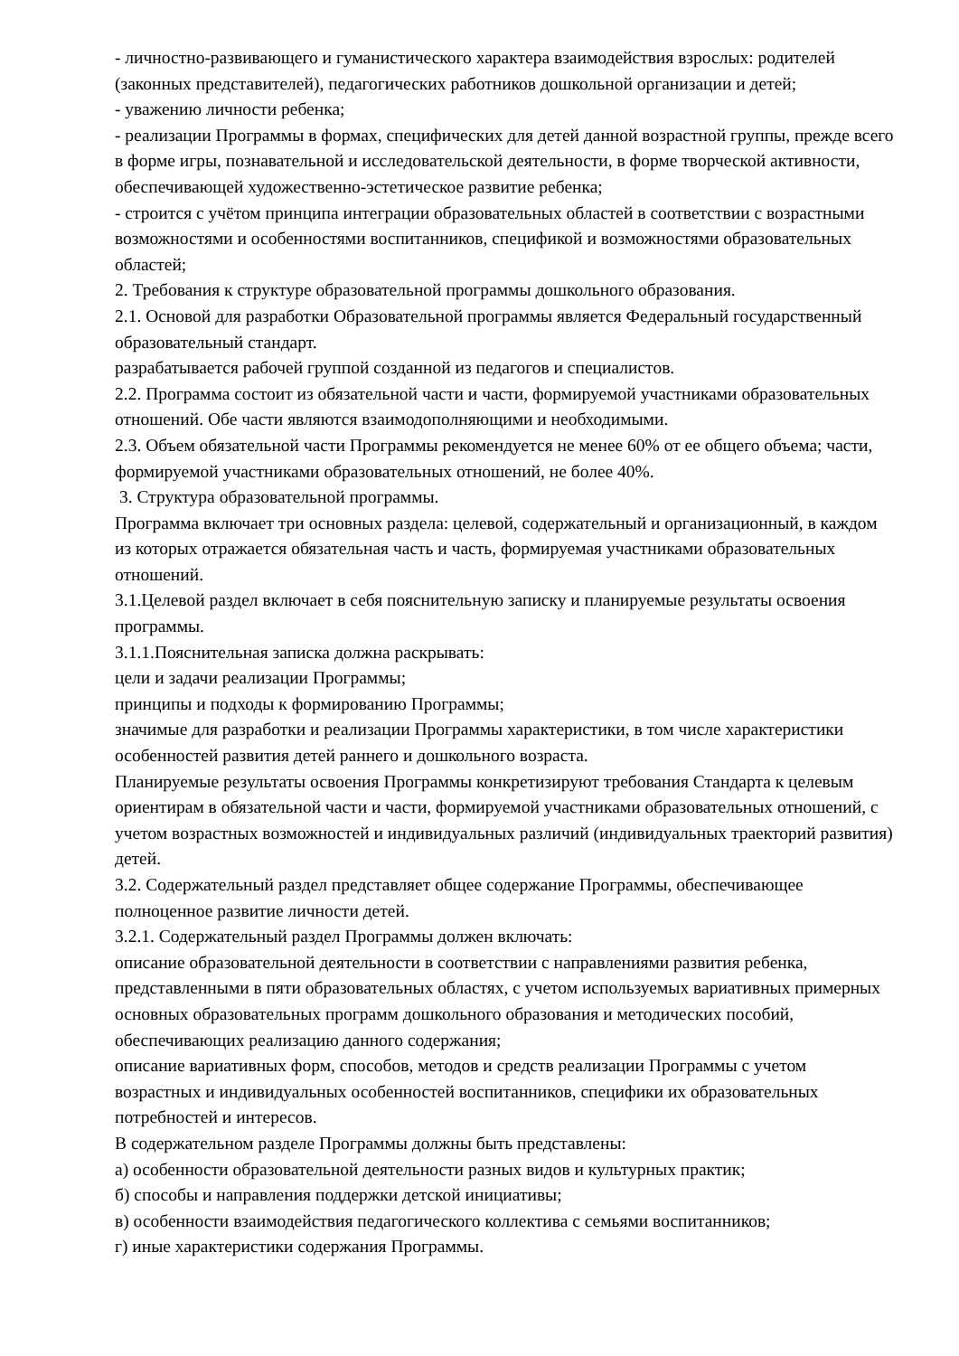- личностно-развивающего и гуманистического характера взаимодействия взрослых: родителей (законных представителей), педагогических работников дошкольной организации и детей;
- уважению личности ребенка;
- реализации Программы в формах, специфических для детей данной возрастной группы, прежде всего в форме игры, познавательной и исследовательской деятельности, в форме творческой активности, обеспечивающей художественно-эстетическое развитие ребенка;
- строится с учётом принципа интеграции образовательных областей в соответствии с возрастными возможностями и особенностями воспитанников, спецификой и возможностями образовательных областей;
2. Требования к структуре образовательной программы дошкольного образования.
2.1. Основой для разработки Образовательной программы является Федеральный государственный образовательный стандарт.
разрабатывается рабочей группой созданной из педагогов и специалистов.
2.2. Программа состоит из обязательной части и части, формируемой участниками образовательных отношений. Обе части являются взаимодополняющими и необходимыми.
2.3. Объем обязательной части Программы рекомендуется не менее 60% от ее общего объема; части, формируемой участниками образовательных отношений, не более 40%.
3. Структура образовательной программы.
Программа включает три основных раздела: целевой, содержательный и организационный, в каждом из которых отражается обязательная часть и часть, формируемая участниками образовательных отношений.
3.1.Целевой раздел включает в себя пояснительную записку и планируемые результаты освоения программы.
3.1.1.Пояснительная записка должна раскрывать:
цели и задачи реализации Программы;
принципы и подходы к формированию Программы;
значимые для разработки и реализации Программы характеристики, в том числе характеристики особенностей развития детей раннего и дошкольного возраста.
Планируемые результаты освоения Программы конкретизируют требования Стандарта к целевым ориентирам в обязательной части и части, формируемой участниками образовательных отношений, с учетом возрастных возможностей и индивидуальных различий (индивидуальных траекторий развития) детей.
3.2. Содержательный раздел представляет общее содержание Программы, обеспечивающее полноценное развитие личности детей.
3.2.1. Содержательный раздел Программы должен включать:
описание образовательной деятельности в соответствии с направлениями развития ребенка, представленными в пяти образовательных областях, с учетом используемых вариативных примерных основных образовательных программ дошкольного образования и методических пособий, обеспечивающих реализацию данного содержания;
описание вариативных форм, способов, методов и средств реализации Программы с учетом возрастных и индивидуальных особенностей воспитанников, специфики их образовательных потребностей и интересов.
В содержательном разделе Программы должны быть представлены:
а) особенности образовательной деятельности разных видов и культурных практик;
б) способы и направления поддержки детской инициативы;
в) особенности взаимодействия педагогического коллектива с семьями воспитанников;
г) иные характеристики содержания Программы.